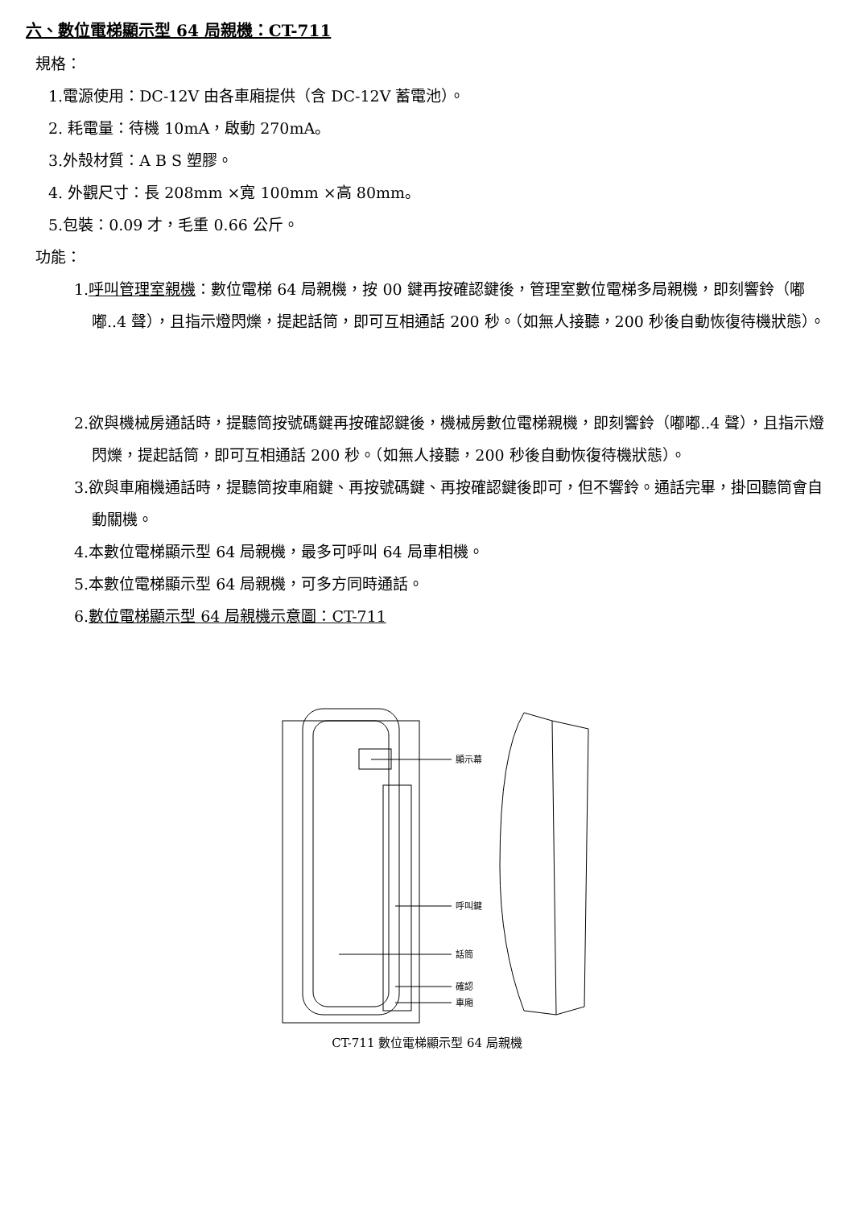六、數位電梯顯示型 64 局親機：CT-711
規格：
1.電源使用：DC-12V 由各車廂提供（含 DC-12V 蓄電池）。
2. 耗電量：待機 10mA，啟動 270mA。
3.外殼材質：A B S 塑膠。
4. 外觀尺寸：長 208mm ×寬 100mm ×高 80mm。
5.包裝：0.09 才，毛重 0.66 公斤。
功能：
1.呼叫管理室親機：數位電梯 64 局親機，按 00 鍵再按確認鍵後，管理室數位電梯多局親機，即刻響鈴（嘟嘟..4 聲），且指示燈閃爍，提起話筒，即可互相通話 200 秒。（如無人接聽，200 秒後自動恢復待機狀態）。
2.欲與機械房通話時，提聽筒按號碼鍵再按確認鍵後，機械房數位電梯親機，即刻響鈴（嘟嘟..4 聲），且指示燈閃爍，提起話筒，即可互相通話 200 秒。（如無人接聽，200 秒後自動恢復待機狀態）。
3.欲與車廂機通話時，提聽筒按車廂鍵、再按號碼鍵、再按確認鍵後即可，但不響鈴。通話完畢，掛回聽筒會自動關機。
4.本數位電梯顯示型 64 局親機，最多可呼叫 64 局車相機。
5.本數位電梯顯示型 64 局親機，可多方同時通話。
6.數位電梯顯示型 64 局親機示意圖：CT-711
顯示幕
呼叫鍵
話筒
確認
車廂
CT-711 數位電梯顯示型 64 局親機